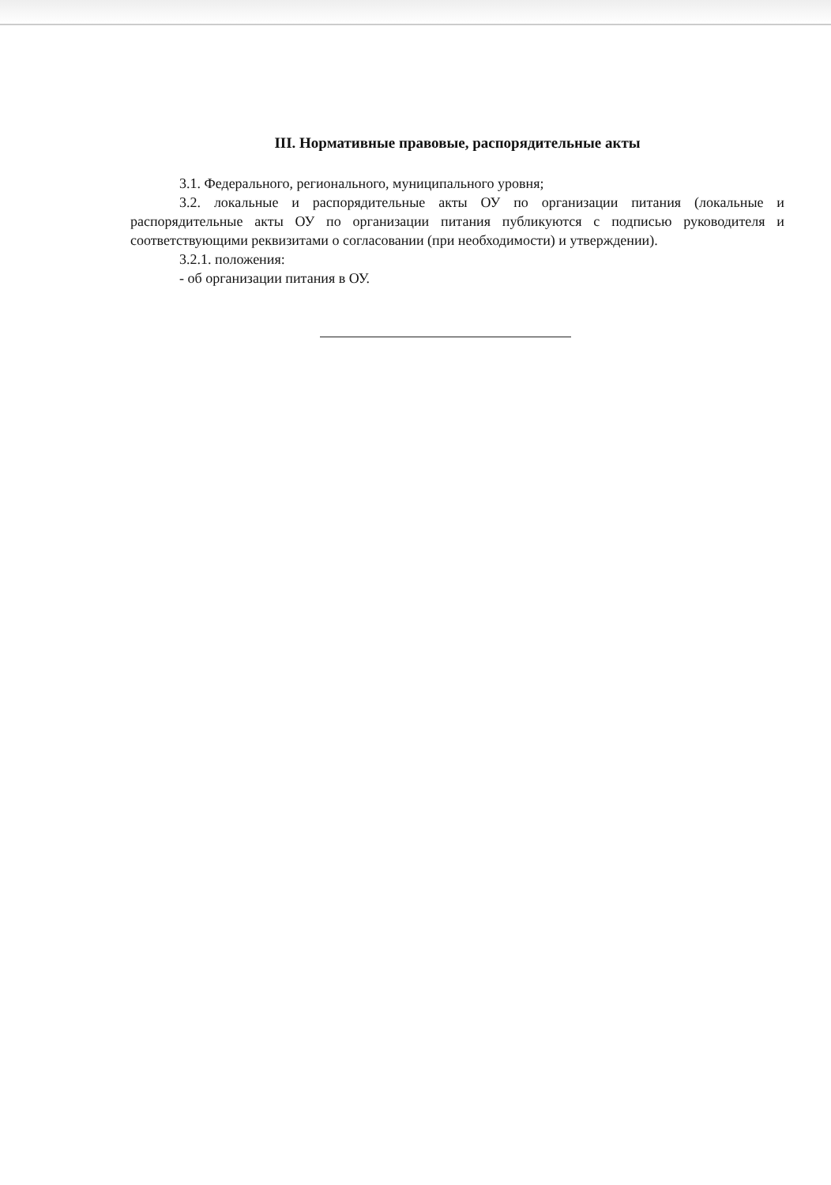III. Нормативные правовые, распорядительные акты
3.1. Федерального, регионального, муниципального уровня;
3.2. локальные и распорядительные акты ОУ по организации питания (локальные и распорядительные акты ОУ по организации питания публикуются с подписью руководителя и соответствующими реквизитами о согласовании (при необходимости) и утверждении).
3.2.1. положения:
- об организации питания в ОУ.